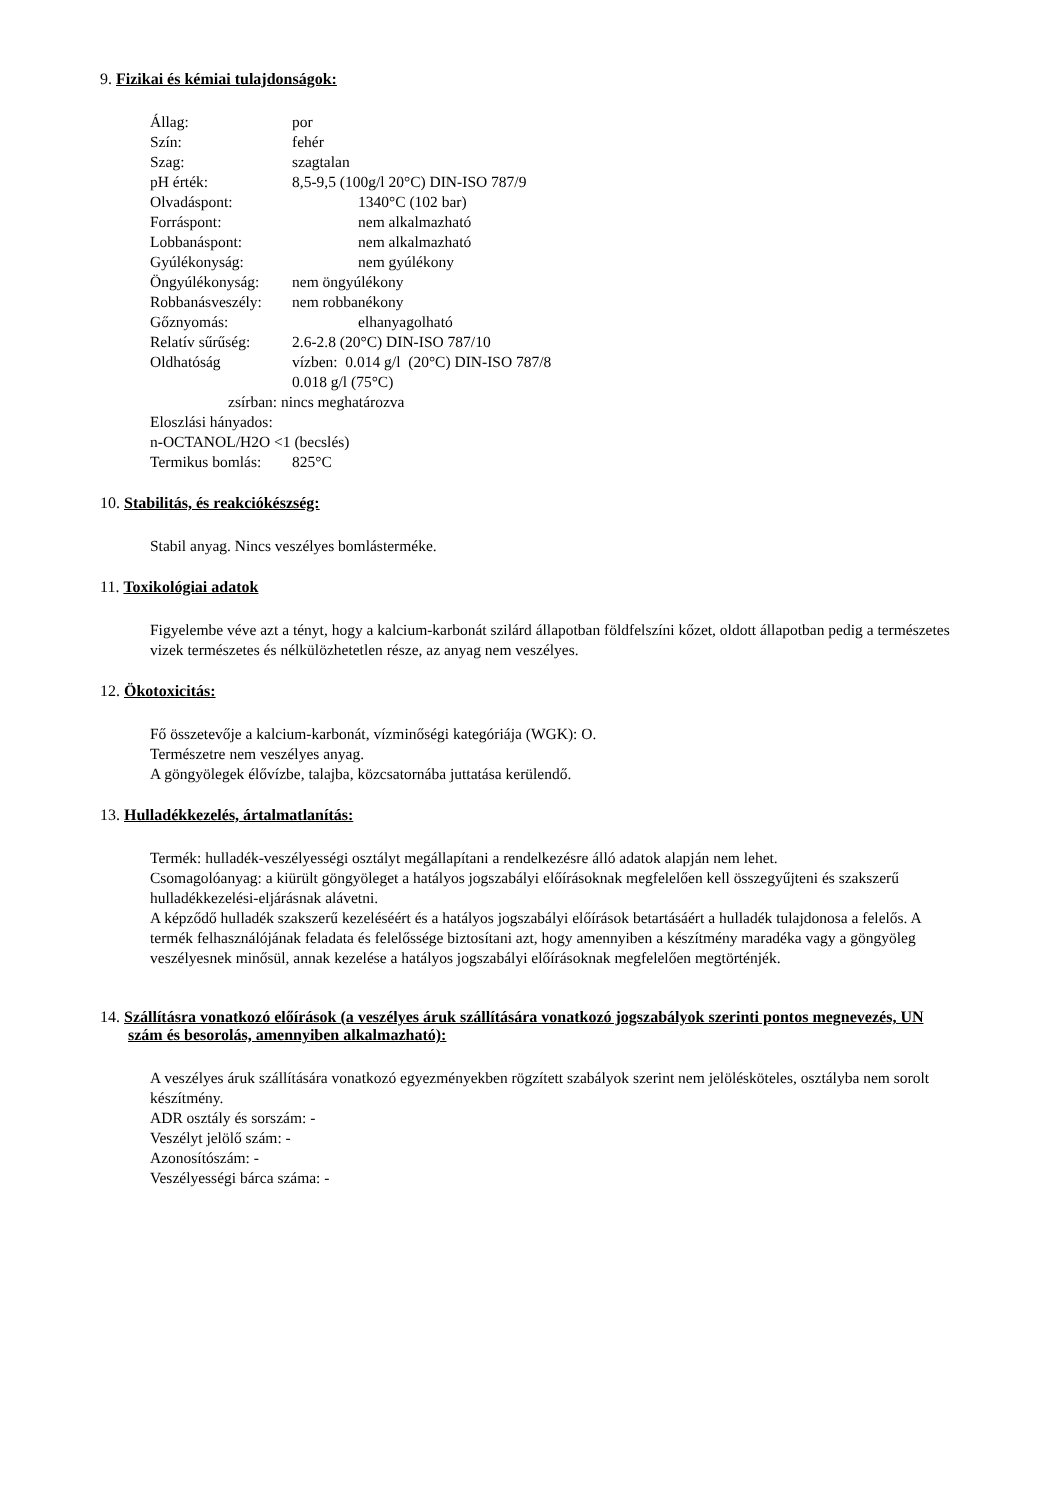9. Fizikai és kémiai tulajdonságok:
Állag: por
Szín: fehér
Szag: szagtalan
pH érték: 8,5-9,5 (100g/l 20°C) DIN-ISO 787/9
Olvadáspont: 1340°C (102 bar)
Forráspont: nem alkalmazható
Lobbanáspont: nem alkalmazható
Gyúlékonyság: nem gyúlékony
Öngyúlékonyság: nem öngyúlékony
Robbanásveszély: nem robbanékony
Gőznyomás: elhanyagolható
Relatív sűrűség: 2.6-2.8 (20°C) DIN-ISO 787/10
Oldhatóság vízben: 0.014 g/l (20°C) DIN-ISO 787/8
0.018 g/l (75°C)
zsírban: nincs meghatározva
Eloszlási hányados:
n-OCTANOL/H2O <1 (becslés)
Termikus bomlás: 825°C
10. Stabilitás, és reakciókészség:
Stabil anyag. Nincs veszélyes bomlásterméke.
11. Toxikológiai adatok
Figyelembe véve azt a tényt, hogy a kalcium-karbonát szilárd állapotban földfelszíni kőzet, oldott állapotban pedig a természetes vizek természetes és nélkülözhetetlen része, az anyag nem veszélyes.
12. Ökotoxicitás:
Fő összetevője a kalcium-karbonát, vízminőségi kategóriája (WGK): O.
Természetre nem veszélyes anyag.
A göngyölegek élővízbe, talajba, közcsatornába juttatása kerülendő.
13. Hulladékkezelés, ártalmatlanítás:
Termék: hulladék-veszélyességi osztályt megállapítani a rendelkezésre álló adatok alapján nem lehet.
Csomagolóanyag: a kiürült göngyöleget a hatályos jogszabályi előírásoknak megfelelően kell összegyűjteni és szakszerű hulladékkezelési-eljárásnak alávetni.
A képződő hulladék szakszerű kezeléséért és a hatályos jogszabályi előírások betartásáért a hulladék tulajdonosa a felelős. A termék felhasználójának feladata és felelőssége biztosítani azt, hogy amennyiben a készítmény maradéka vagy a göngyöleg veszélyesnek minősül, annak kezelése a hatályos jogszabályi előírásoknak megfelelően megtörténjék.
14. Szállításra vonatkozó előírások (a veszélyes áruk szállítására vonatkozó jogszabályok szerinti pontos megnevezés, UN szám és besorolás, amennyiben alkalmazható):
A veszélyes áruk szállítására vonatkozó egyezményekben rögzített szabályok szerint nem jelölésköteles, osztályba nem sorolt készítmény.
ADR osztály és sorszám: -
Veszélyt jelölő szám: -
Azonosítószám: -
Veszélyességi bárca száma: -